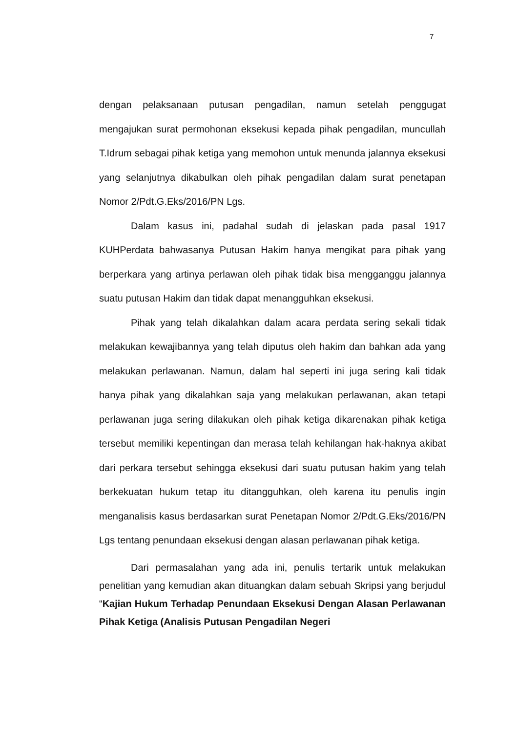7
dengan pelaksanaan putusan pengadilan, namun setelah penggugat mengajukan surat permohonan eksekusi kepada pihak pengadilan, muncullah T.Idrum sebagai pihak ketiga yang memohon untuk menunda jalannya eksekusi yang selanjutnya dikabulkan oleh pihak pengadilan dalam surat penetapan Nomor 2/Pdt.G.Eks/2016/PN Lgs.
Dalam kasus ini, padahal sudah di jelaskan pada pasal 1917 KUHPerdata bahwasanya Putusan Hakim hanya mengikat para pihak yang berperkara yang artinya perlawan oleh pihak tidak bisa mengganggu jalannya suatu putusan Hakim dan tidak dapat menangguhkan eksekusi.
Pihak yang telah dikalahkan dalam acara perdata sering sekali tidak melakukan kewajibannya yang telah diputus oleh hakim dan bahkan ada yang melakukan perlawanan. Namun, dalam hal seperti ini juga sering kali tidak hanya pihak yang dikalahkan saja yang melakukan perlawanan, akan tetapi perlawanan juga sering dilakukan oleh pihak ketiga dikarenakan pihak ketiga tersebut memiliki kepentingan dan merasa telah kehilangan hak-haknya akibat dari perkara tersebut sehingga eksekusi dari suatu putusan hakim yang telah berkekuatan hukum tetap itu ditangguhkan, oleh karena itu penulis ingin menganalisis kasus berdasarkan surat Penetapan Nomor 2/Pdt.G.Eks/2016/PN Lgs tentang penundaan eksekusi dengan alasan perlawanan pihak ketiga.
Dari permasalahan yang ada ini, penulis tertarik untuk melakukan penelitian yang kemudian akan dituangkan dalam sebuah Skripsi yang berjudul “Kajian Hukum Terhadap Penundaan Eksekusi Dengan Alasan Perlawanan Pihak Ketiga (Analisis Putusan Pengadilan Negeri